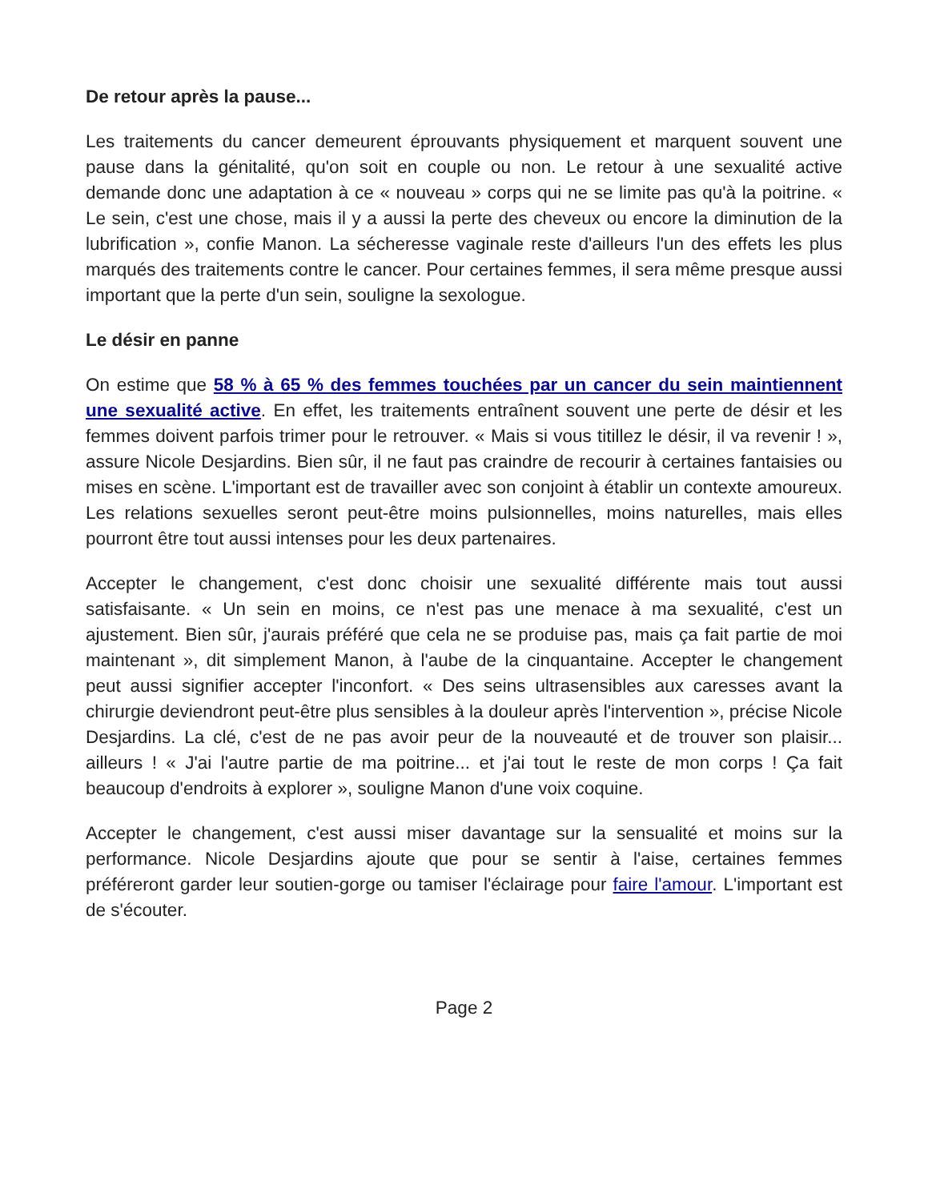De retour après la pause...
Les traitements du cancer demeurent éprouvants physiquement et marquent souvent une pause dans la génitalité, qu'on soit en couple ou non. Le retour à une sexualité active demande donc une adaptation à ce « nouveau » corps qui ne se limite pas qu'à la poitrine. « Le sein, c'est une chose, mais il y a aussi la perte des cheveux ou encore la diminution de la lubrification », confie Manon. La sécheresse vaginale reste d'ailleurs l'un des effets les plus marqués des traitements contre le cancer. Pour certaines femmes, il sera même presque aussi important que la perte d'un sein, souligne la sexologue.
Le désir en panne
On estime que 58 % à 65 % des femmes touchées par un cancer du sein maintiennent une sexualité active. En effet, les traitements entraînent souvent une perte de désir et les femmes doivent parfois trimer pour le retrouver. « Mais si vous titillez le désir, il va revenir ! », assure Nicole Desjardins. Bien sûr, il ne faut pas craindre de recourir à certaines fantaisies ou mises en scène. L'important est de travailler avec son conjoint à établir un contexte amoureux. Les relations sexuelles seront peut-être moins pulsionnelles, moins naturelles, mais elles pourront être tout aussi intenses pour les deux partenaires.
Accepter le changement, c'est donc choisir une sexualité différente mais tout aussi satisfaisante. « Un sein en moins, ce n'est pas une menace à ma sexualité, c'est un ajustement. Bien sûr, j'aurais préféré que cela ne se produise pas, mais ça fait partie de moi maintenant », dit simplement Manon, à l'aube de la cinquantaine. Accepter le changement peut aussi signifier accepter l'inconfort. « Des seins ultrasensibles aux caresses avant la chirurgie deviendront peut-être plus sensibles à la douleur après l'intervention », précise Nicole Desjardins. La clé, c'est de ne pas avoir peur de la nouveauté et de trouver son plaisir... ailleurs ! « J'ai l'autre partie de ma poitrine... et j'ai tout le reste de mon corps ! Ça fait beaucoup d'endroits à explorer », souligne Manon d'une voix coquine.
Accepter le changement, c'est aussi miser davantage sur la sensualité et moins sur la performance. Nicole Desjardins ajoute que pour se sentir à l'aise, certaines femmes préféreront garder leur soutien-gorge ou tamiser l'éclairage pour faire l'amour. L'important est de s'écouter.
Page 2